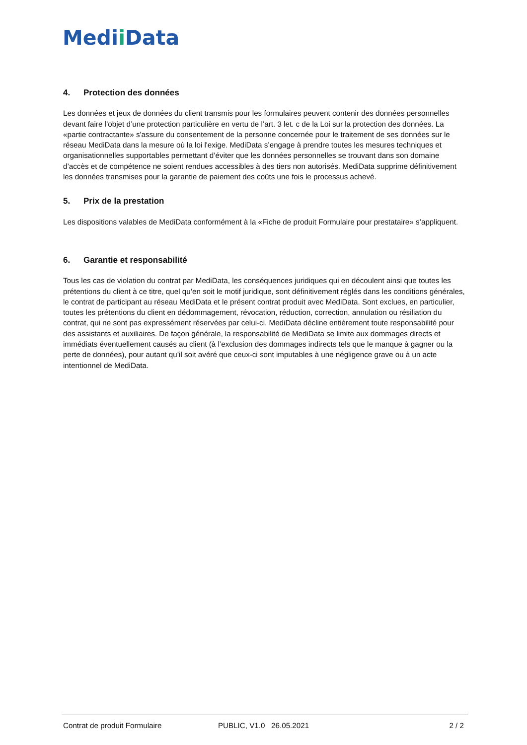Medii Data
4. Protection des données
Les données et jeux de données du client transmis pour les formulaires peuvent contenir des données personnelles devant faire l’objet d’une protection particulière en vertu de l’art. 3 let. c de la Loi sur la protection des données. La «partie contractante» s'assure du consentement de la personne concernée pour le traitement de ses données sur le réseau MediData dans la mesure où la loi l'exige. MediData s’engage à prendre toutes les mesures techniques et organisationnelles supportables permettant d’éviter que les données personnelles se trouvant dans son domaine d’accès et de compétence ne soient rendues accessibles à des tiers non autorisés. MediData supprime définitivement les données transmises pour la garantie de paiement des coûts une fois le processus achevé.
5. Prix de la prestation
Les dispositions valables de MediData conformément à la «Fiche de produit Formulaire pour prestataire» s’appliquent.
6. Garantie et responsabilité
Tous les cas de violation du contrat par MediData, les conséquences juridiques qui en découlent ainsi que toutes les prétentions du client à ce titre, quel qu’en soit le motif juridique, sont définitivement réglés dans les conditions générales, le contrat de participant au réseau MediData et le présent contrat produit avec MediData. Sont exclues, en particulier, toutes les prétentions du client en dédommagement, révocation, réduction, correction, annulation ou résiliation du contrat, qui ne sont pas expressément réservées par celui-ci. MediData décline entièrement toute responsabilité pour des assistants et auxiliaires. De façon générale, la responsabilité de MediData se limite aux dommages directs et immédiats éventuellement causés au client (à l’exclusion des dommages indirects tels que le manque à gagner ou la perte de données), pour autant qu’il soit avéré que ceux-ci sont imputables à une négligence grave ou à un acte intentionnel de MediData.
Contrat de produit Formulaire PUBLIC, V1.0 26.05.2021 2 / 2